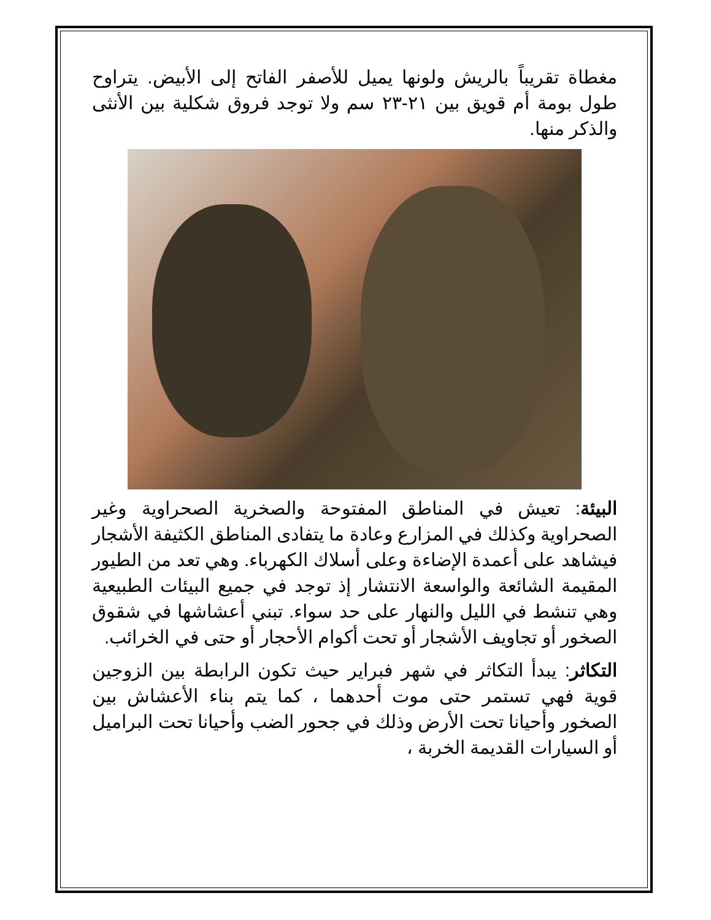مغطاة تقريباً بالريش ولونها يميل للأصفر الفاتح إلى الأبيض. يتراوح طول بومة أم قويق بين ٢١-٢٣ سم ولا توجد فروق شكلية بين الأنثى والذكر منها.
البيئة: تعيش في المناطق المفتوحة والصخرية الصحراوية وغير الصحراوية وكذلك في المزارع وعادة ما يتفادى المناطق الكثيفة الأشجار فيشاهد على أعمدة الإضاءة وعلى أسلاك الكهرباء. وهي تعد من الطيور المقيمة الشائعة والواسعة الانتشار إذ توجد في جميع البيئات الطبيعية وهي تنشط في الليل والنهار على حد سواء. تبني أعشاشها في شقوق الصخور أو تجاويف الأشجار أو تحت أكوام الأحجار أو حتى في الخرائب.
التكاثر: يبدأ التكاثر في شهر فبراير حيث تكون الرابطة بين الزوجين قوية فهي تستمر حتى موت أحدهما ، كما يتم بناء الأعشاش بين الصخور وأحيانا تحت الأرض وذلك في جحور الضب وأحيانا تحت البراميل أو السيارات القديمة الخربة ،